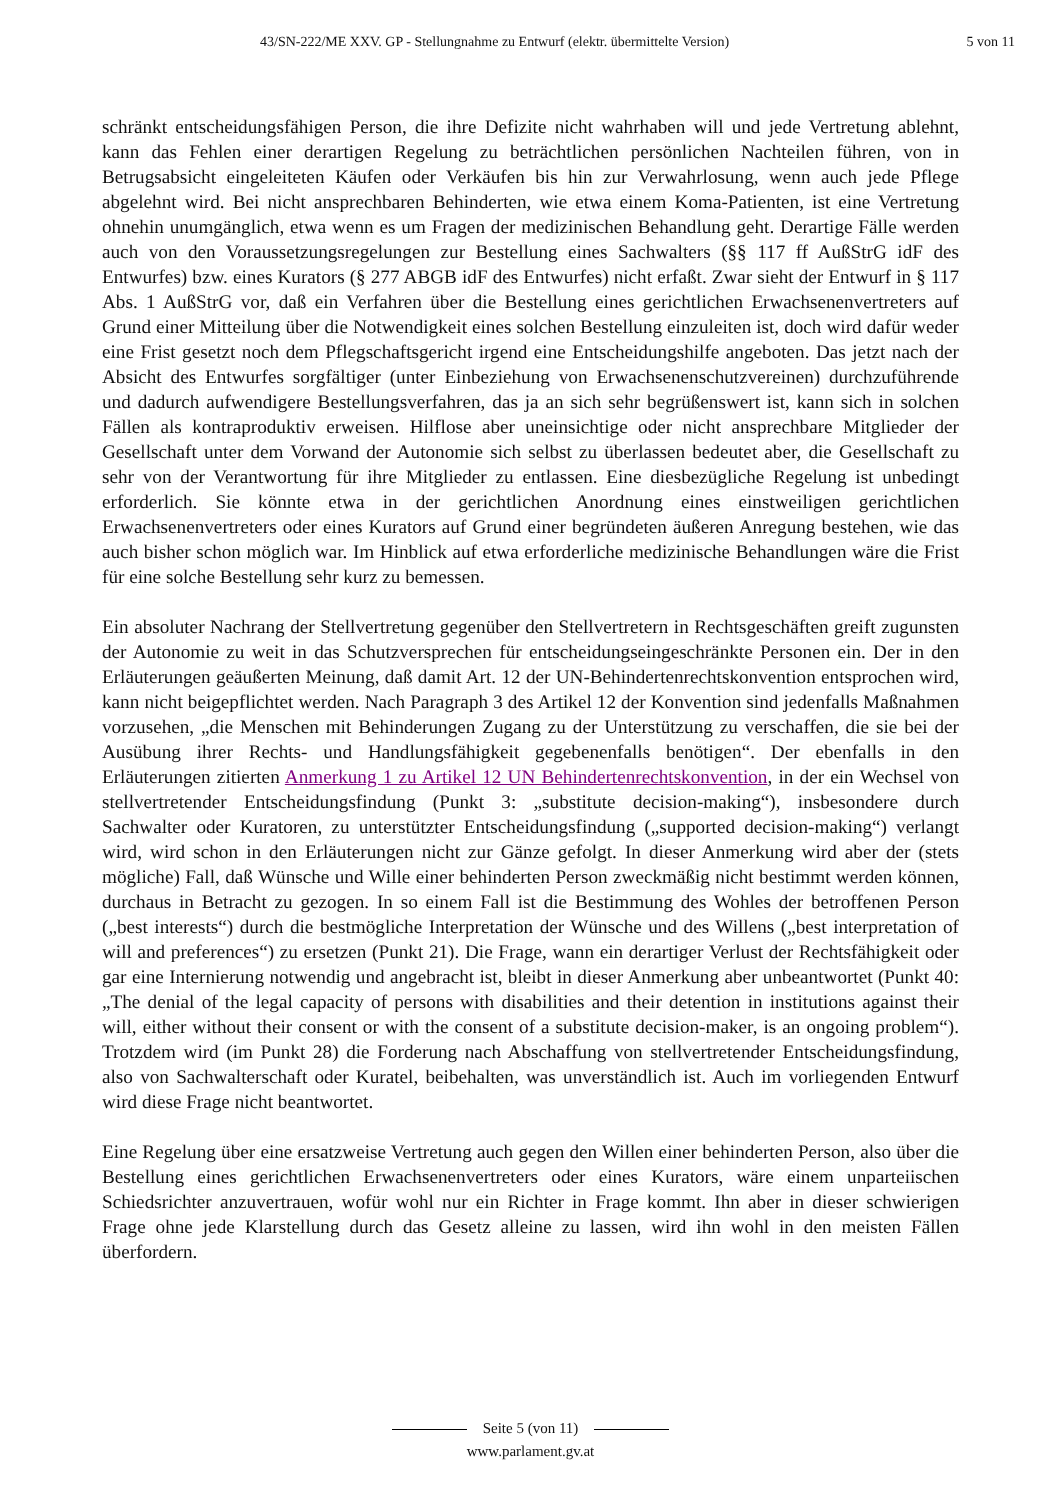43/SN-222/ME XXV. GP - Stellungnahme zu Entwurf (elektr. übermittelte Version) 5 von 11
schränkt entscheidungsfähigen Person, die ihre Defizite nicht wahrhaben will und jede Vertretung ablehnt, kann das Fehlen einer derartigen Regelung zu beträchtlichen persönlichen Nachteilen führen, von in Betrugsabsicht eingeleiteten Käufen oder Verkäufen bis hin zur Verwahrlosung, wenn auch jede Pflege abgelehnt wird. Bei nicht ansprechbaren Behinderten, wie etwa einem Koma-Patienten, ist eine Vertretung ohnehin unumgänglich, etwa wenn es um Fragen der medizinischen Behandlung geht. Derartige Fälle werden auch von den Voraussetzungsregelungen zur Bestellung eines Sachwalters (§§ 117 ff AußStrG idF des Entwurfes) bzw. eines Kurators (§ 277 ABGB idF des Entwurfes) nicht erfaßt. Zwar sieht der Entwurf in § 117 Abs. 1 AußStrG vor, daß ein Verfahren über die Bestellung eines gerichtlichen Erwachsenenvertreters auf Grund einer Mitteilung über die Notwendigkeit eines solchen Bestellung einzuleiten ist, doch wird dafür weder eine Frist gesetzt noch dem Pflegschaftsgericht irgend eine Entscheidungshilfe angeboten. Das jetzt nach der Absicht des Entwurfes sorgfältiger (unter Einbeziehung von Erwachsenenschutzvereinen) durchzuführende und dadurch aufwendigere Bestellungsverfahren, das ja an sich sehr begrüßenswert ist, kann sich in solchen Fällen als kontraproduktiv erweisen. Hilflose aber uneinsichtige oder nicht ansprechbare Mitglieder der Gesellschaft unter dem Vorwand der Autonomie sich selbst zu überlassen bedeutet aber, die Gesellschaft zu sehr von der Verantwortung für ihre Mitglieder zu entlassen. Eine diesbezügliche Regelung ist unbedingt erforderlich. Sie könnte etwa in der gerichtlichen Anordnung eines einstweiligen gerichtlichen Erwachsenenvertreters oder eines Kurators auf Grund einer begründeten äußeren Anregung bestehen, wie das auch bisher schon möglich war. Im Hinblick auf etwa erforderliche medizinische Behandlungen wäre die Frist für eine solche Bestellung sehr kurz zu bemessen.
Ein absoluter Nachrang der Stellvertretung gegenüber den Stellvertretern in Rechtsgeschäften greift zugunsten der Autonomie zu weit in das Schutzversprechen für entscheidungseingeschränkte Personen ein. Der in den Erläuterungen geäußerten Meinung, daß damit Art. 12 der UN-Behindertenrechtskonvention entsprochen wird, kann nicht beigepflichtet werden. Nach Paragraph 3 des Artikel 12 der Konvention sind jedenfalls Maßnahmen vorzusehen, „die Menschen mit Behinderungen Zugang zu der Unterstützung zu verschaffen, die sie bei der Ausübung ihrer Rechts- und Handlungsfähigkeit gegebenenfalls benötigen“. Der ebenfalls in den Erläuterungen zitierten Anmerkung 1 zu Artikel 12 UN Behindertenrechtskonvention, in der ein Wechsel von stellvertretender Entscheidungsfindung (Punkt 3: „substitute decision-making“), insbesondere durch Sachwalter oder Kuratoren, zu unterstützter Entscheidungsfindung („supported decision-making“) verlangt wird, wird schon in den Erläuterungen nicht zur Gänze gefolgt. In dieser Anmerkung wird aber der (stets mögliche) Fall, daß Wünsche und Wille einer behinderten Person zweckmäßig nicht bestimmt werden können, durchaus in Betracht zu gezogen. In so einem Fall ist die Bestimmung des Wohles der betroffenen Person („best interests“) durch die bestmögliche Interpretation der Wünsche und des Willens („best interpretation of will and preferences“) zu ersetzen (Punkt 21). Die Frage, wann ein derartiger Verlust der Rechtsfähigkeit oder gar eine Internierung notwendig und angebracht ist, bleibt in dieser Anmerkung aber unbeantwortet (Punkt 40: „The denial of the legal capacity of persons with disabilities and their detention in institutions against their will, either without their consent or with the consent of a substitute decision-maker, is an ongoing problem“). Trotzdem wird (im Punkt 28) die Forderung nach Abschaffung von stellvertretender Entscheidungsfindung, also von Sachwalterschaft oder Kuratel, beibehalten, was unverständlich ist. Auch im vorliegenden Entwurf wird diese Frage nicht beantwortet.
Eine Regelung über eine ersatzweise Vertretung auch gegen den Willen einer behinderten Person, also über die Bestellung eines gerichtlichen Erwachsenenvertreters oder eines Kurators, wäre einem unparteiischen Schiedsrichter anzuvertrauen, wofür wohl nur ein Richter in Frage kommt. Ihn aber in dieser schwierigen Frage ohne jede Klarstellung durch das Gesetz alleine zu lassen, wird ihn wohl in den meisten Fällen überfordern.
Seite 5 (von 11)
www.parlament.gv.at